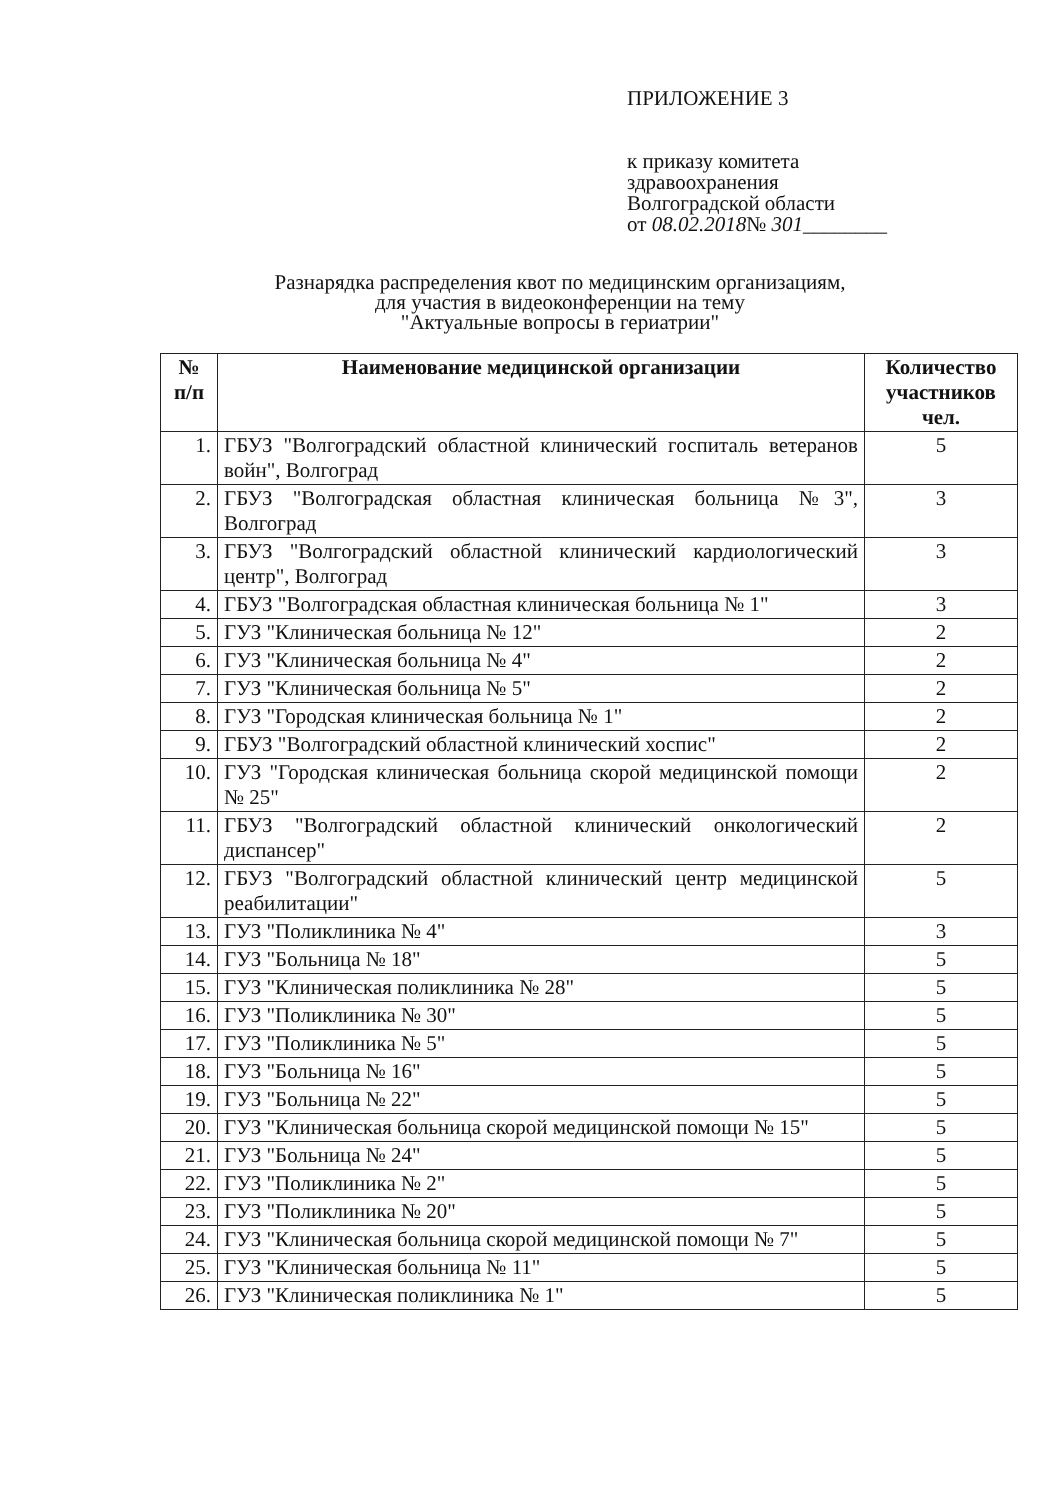ПРИЛОЖЕНИЕ 3
к приказу комитета
здравоохранения
Волгоградской области
от 08.02.2018№ 301________
Разнарядка распределения квот по медицинским организациям,
для участия в видеоконференции на тему
"Актуальные вопросы в гериатрии"
| № п/п | Наименование медицинской организации | Количество участников чел. |
| --- | --- | --- |
| 1. | ГБУЗ "Волгоградский областной клинический госпиталь ветеранов войн", Волгоград | 5 |
| 2. | ГБУЗ "Волгоградская областная клиническая больница №3", Волгоград | 3 |
| 3. | ГБУЗ "Волгоградский областной клинический кардиологический центр", Волгоград | 3 |
| 4. | ГБУЗ "Волгоградская областная клиническая больница № 1" | 3 |
| 5. | ГУЗ "Клиническая больница № 12" | 2 |
| 6. | ГУЗ "Клиническая больница № 4" | 2 |
| 7. | ГУЗ "Клиническая больница № 5" | 2 |
| 8. | ГУЗ "Городская клиническая больница № 1" | 2 |
| 9. | ГБУЗ "Волгоградский областной клинический хоспис" | 2 |
| 10. | ГУЗ "Городская клиническая больница скорой медицинской помощи № 25" | 2 |
| 11. | ГБУЗ "Волгоградский областной клинический онкологический диспансер" | 2 |
| 12. | ГБУЗ "Волгоградский областной клинический центр медицинской реабилитации" | 5 |
| 13. | ГУЗ "Поликлиника № 4" | 3 |
| 14. | ГУЗ "Больница № 18" | 5 |
| 15. | ГУЗ "Клиническая поликлиника № 28" | 5 |
| 16. | ГУЗ "Поликлиника № 30" | 5 |
| 17. | ГУЗ "Поликлиника № 5" | 5 |
| 18. | ГУЗ "Больница № 16" | 5 |
| 19. | ГУЗ "Больница № 22" | 5 |
| 20. | ГУЗ "Клиническая больница скорой медицинской помощи № 15" | 5 |
| 21. | ГУЗ "Больница № 24" | 5 |
| 22. | ГУЗ "Поликлиника № 2" | 5 |
| 23. | ГУЗ "Поликлиника № 20" | 5 |
| 24. | ГУЗ "Клиническая больница скорой медицинской помощи № 7" | 5 |
| 25. | ГУЗ "Клиническая больница № 11" | 5 |
| 26. | ГУЗ "Клиническая поликлиника № 1" | 5 |